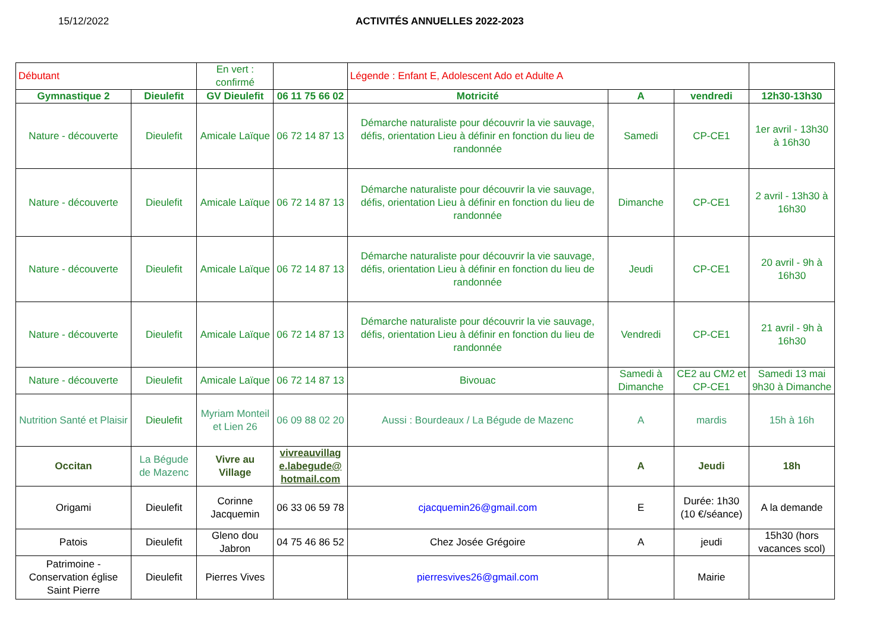15/12/2022 ACTIVITÉS ANNUELLES 2022-2023
| Débutant | | En vert : confirmé | | Légende : Enfant E, Adolescent Ado et Adulte A | | | |
| Gymnastique 2 | Dieulefit | GV Dieulefit | 06 11 75 66 02 | Motricité | A | vendredi | 12h30-13h30 |
| Nature - découverte | Dieulefit | Amicale Laïque | 06 72 14 87 13 | Démarche naturaliste pour découvrir la vie sauvage, défis, orientation Lieu à définir en fonction du lieu de randonnée | Samedi | CP-CE1 | 1er avril - 13h30 à 16h30 |
| Nature - découverte | Dieulefit | Amicale Laïque | 06 72 14 87 13 | Démarche naturaliste pour découvrir la vie sauvage, défis, orientation Lieu à définir en fonction du lieu de randonnée | Dimanche | CP-CE1 | 2 avril - 13h30 à 16h30 |
| Nature - découverte | Dieulefit | Amicale Laïque | 06 72 14 87 13 | Démarche naturaliste pour découvrir la vie sauvage, défis, orientation Lieu à définir en fonction du lieu de randonnée | Jeudi | CP-CE1 | 20 avril - 9h à 16h30 |
| Nature - découverte | Dieulefit | Amicale Laïque | 06 72 14 87 13 | Démarche naturaliste pour découvrir la vie sauvage, défis, orientation Lieu à définir en fonction du lieu de randonnée | Vendredi | CP-CE1 | 21 avril - 9h à 16h30 |
| Nature - découverte | Dieulefit | Amicale Laïque | 06 72 14 87 13 | Bivouac | Samedi à Dimanche | CE2 au CM2 et CP-CE1 | Samedi 13 mai 9h30 à Dimanche |
| Nutrition Santé et Plaisir | Dieulefit | Myriam Monteil et Lien 26 | 06 09 88 02 20 | Aussi : Bourdeaux / La Bégude de Mazenc | A | mardis | 15h à 16h |
| Occitan | La Bégude de Mazenc | Vivre au Village | vivreauvillage.labegude@hotmail.com | | A | Jeudi | 18h |
| Origami | Dieulefit | Corinne Jacquemin | 06 33 06 59 78 | cjacquemin26@gmail.com | E | Durée: 1h30 (10 €/séance) | A la demande |
| Patois | Dieulefit | Gleno dou Jabron | 04 75 46 86 52 | Chez Josée Grégoire | A | jeudi | 15h30 (hors vacances scol) |
| Patrimoine - Conservation église Saint Pierre | Dieulefit | Pierres Vives | | pierresvives26@gmail.com | | Mairie | |